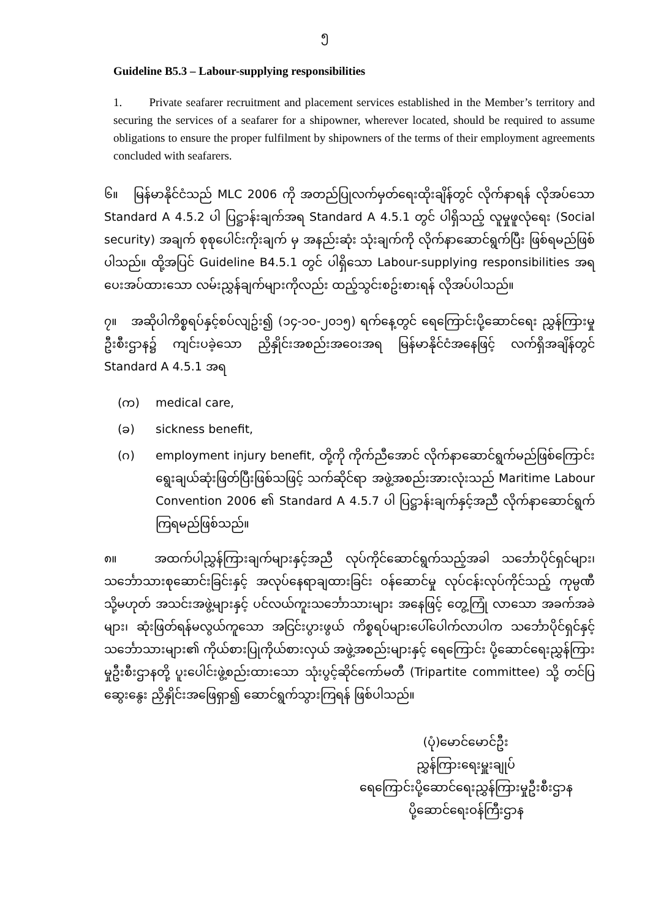၅
Guideline B5.3 – Labour-supplying responsibilities
1. Private seafarer recruitment and placement services established in the Member’s territory and securing the services of a seafarer for a shipowner, wherever located, should be required to assume obligations to ensure the proper fulfilment by shipowners of the terms of their employment agreements concluded with seafarers.
၆။ မြန်မာနိုင်ငံသည် MLC 2006 ကို အတည်ပြုလက်မှတ်ရေးထိုးချိန်တွင် လိုက်နာရန် လိုအပ်သော Standard A 4.5.2 ပါ ပြဋ္ဌာန်းချက်အရ Standard A 4.5.1 တွင် ပါရှိသည့် လူမှုဖူလုံရေး (Social security) အချက် စုစုပေါင်းကိုးချက် မှ အနည်းဆုံး သုံးချက်ကို လိုက်နာဆောင်ရွက်ပြီး ဖြစ်ရမည်ဖြစ်ပါသည်။ ထို့အပြင် Guideline B4.5.1 တွင် ပါရှိသော Labour-supplying responsibilities အရ ပေးအပ်ထားသော လမ်းညွှန်ချက်များကိုလည်း ထည့်သွင်းစဥ်းစားရန် လိုအပ်ပါသည်။
၇။ အဆိုပါကိစ္စရပ်နှင့်စပ်လျဥ်း၍ (၁၄-၁၀-၂၀၁၅) ရက်နေ့တွင် ရေကြောင်းပို့ဆောင်ရေး ညွှန်ကြားမှုဦးစီးဌာန၌ ကျင်းပခဲ့သော ညှိနှိုင်းအစည်းအဝေးအရ မြန်မာနိုင်ငံအနေဖြင့် လက်ရှိအချိန်တွင် Standard A 4.5.1 အရ
(က) medical care,
(ခ) sickness benefit,
(ဂ) employment injury benefit, တို့ကို ကိုက်ညီအောင် လိုက်နာဆောင်ရွက်မည်ဖြစ်ကြောင်း ရွေးချယ်ဆုံးဖြတ်ပြီးဖြစ်သဖြင့် သက်ဆိုင်ရာ အဖွဲ့အစည်းအားလုံးသည် Maritime Labour Convention 2006 ၏ Standard A 4.5.7 ပါ ပြဋ္ဌာန်းချက်နှင့်အညီ လိုက်နာဆောင်ရွက်ကြရမည်ဖြစ်သည်။
၈။ အထက်ပါညွှန်ကြားချက်များနှင့်အညီ လုပ်ကိုင်ဆောင်ရွက်သည့်အခါ သင်္ဘောပိုင်ရှင်များ၊ သင်္ဘောသားစုဆောင်းခြင်းနှင့် အလုပ်နေရာချထားခြင်း ဝန်ဆောင်မှု လုပ်ငန်းလုပ်ကိုင်သည့် ကုမ္ပဏီ သို့မဟုတ် အသင်းအဖွဲ့များနှင့် ပင်လယ်ကူးသင်္ဘောသားများ အနေဖြင့် တွေ့ကြုံ လာသော အခက်အခဲများ၊ ဆုံးဖြတ်ရန်မလွယ်ကူသော အငြင်းပွားဖွယ် ကိစ္စရပ်များပေါ်ပေါက်လာပါက သင်္ဘောပိုင်ရှင်နှင့် သင်္ဘောသားများ၏ ကိုယ်စားပြုကိုယ်စားလှယ် အဖွဲ့အစည်းများနှင့် ရေကြောင်း ပို့ဆောင်ရေးညွှန်ကြားမှုဦးစီးဌာနတို့ ပူးပေါင်းဖွဲ့စည်းထားသော သုံးပွင့်ဆိုင်ကော်မတီ (Tripartite committee) သို့ တင်ပြဆွေးနွေး ညှိနှိုင်းအဖြေရှာ၍ ဆောင်ရွက်သွားကြရန် ဖြစ်ပါသည်။
(ပုံ)မောင်မောင်ဦး
ညွှန်ကြားရေးမှူးချုပ်
ရေကြောင်းပို့ဆောင်ရေးညွှန်ကြားမှုဦးစီးဌာန
ပို့ဆောင်ရေးဝန်ကြီးဌာန